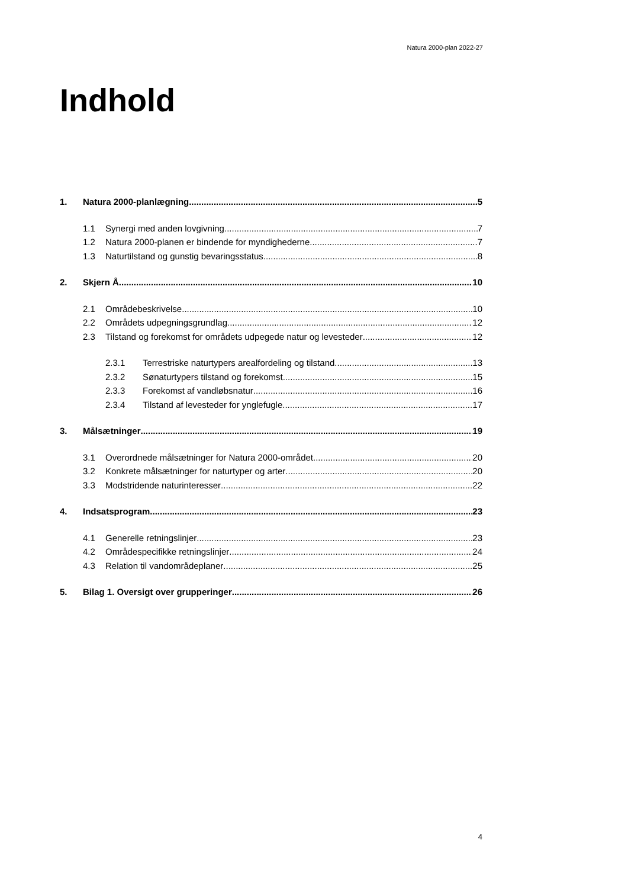Natura 2000-plan 2022-27
Indhold
1. Natura 2000-planlægning 5
1.1 Synergi med anden lovgivning 7
1.2 Natura 2000-planen er bindende for myndighederne 7
1.3 Naturtilstand og gunstig bevaringsstatus 8
2. Skjern Å 10
2.1 Områdebeskrivelse 10
2.2 Områdets udpegningsgrundlag 12
2.3 Tilstand og forekomst for områdets udpegede natur og levesteder 12
2.3.1 Terrestriske naturtypers arealfordeling og tilstand 13
2.3.2 Sønaturtypers tilstand og forekomst 15
2.3.3 Forekomst af vandløbsnatur 16
2.3.4 Tilstand af levesteder for ynglefugle 17
3. Målsætninger 19
3.1 Overordnede målsætninger for Natura 2000-området 20
3.2 Konkrete målsætninger for naturtyper og arter 20
3.3 Modstridende naturinteresser 22
4. Indsatsprogram 23
4.1 Generelle retningslinjer 23
4.2 Områdespecifikke retningslinjer 24
4.3 Relation til vandområdeplaner 25
5. Bilag 1. Oversigt over grupperinger 26
4